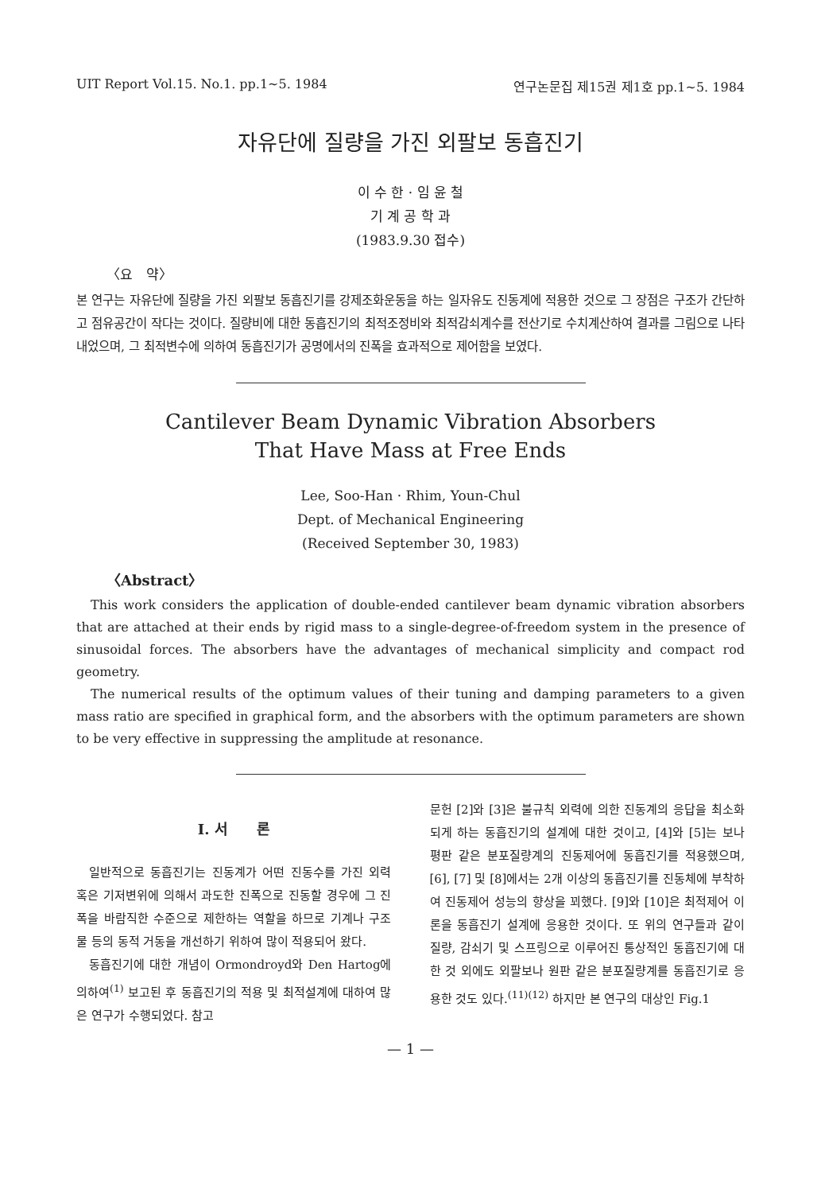UIT Report Vol.15. No.1. pp.1~5. 1984 연구논문집 제15권 제1호 pp.1~5. 1984
자유단에 질량을 가진 외팔보 동흡진기
이 수 한 · 임 윤 철
기 계 공 학 과
(1983.9.30 접수)
〈요　약〉
본 연구는 자유단에 질량을 가진 외팔보 동흡진기를 강제조화운동을 하는 일자유도 진동계에 적용한 것으로 그 장점은 구조가 간단하고 점유공간이 작다는 것이다. 질량비에 대한 동흡진기의 최적조정비와 최적감쇠계수를 전산기로 수치계산하여 결과를 그림으로 나타내었으며, 그 최적변수에 의하여 동흡진기가 공명에서의 진폭을 효과적으로 제어함을 보였다.
Cantilever Beam Dynamic Vibration Absorbers
That Have Mass at Free Ends
Lee, Soo-Han · Rhim, Youn-Chul
Dept. of Mechanical Engineering
(Received September 30, 1983)
〈Abstract〉
This work considers the application of double-ended cantilever beam dynamic vibration absorbers that are attached at their ends by rigid mass to a single-degree-of-freedom system in the presence of sinusoidal forces. The absorbers have the advantages of mechanical simplicity and compact rod geometry.
The numerical results of the optimum values of their tuning and damping parameters to a given mass ratio are specified in graphical form, and the absorbers with the optimum parameters are shown to be very effective in suppressing the amplitude at resonance.
I. 서　　론
일반적으로 동흡진기는 진동계가 어떤 진동수를 가진 외력 혹은 기저변위에 의해서 과도한 진폭으로 진동할 경우에 그 진폭을 바람직한 수준으로 제한하는 역할을 하므로 기계나 구조물 등의 동적 거동을 개선하기 위하여 많이 적용되어 왔다.
동흡진기에 대한 개념이 Ormondroyd와 Den Hartog에 의하여<sup>(1)</sup> 보고된 후 동흡진기의 적용 및 최적설계에 대하여 많은 연구가 수행되었다. 참고
문헌 [2]와 [3]은 불규칙 외력에 의한 진동계의 응답을 최소화되게 하는 동흡진기의 설계에 대한 것이고, [4]와 [5]는 보나 평판 같은 분포질량계의 진동제어에 동흡진기를 적용했으며, [6], [7] 및 [8]에서는 2개 이상의 동흡진기를 진동체에 부착하여 진동제어 성능의 향상을 꾀했다. [9]와 [10]은 최적제어 이론을 동흡진기 설계에 응용한 것이다. 또 위의 연구들과 같이 질량, 감쇠기 및 스프링으로 이루어진 통상적인 동흡진기에 대한 것 외에도 외팔보나 원판 같은 분포질량계를 동흡진기로 응용한 것도 있다.<sup>(11)(12)</sup> 하지만 본 연구의 대상인 Fig.1
— 1 —